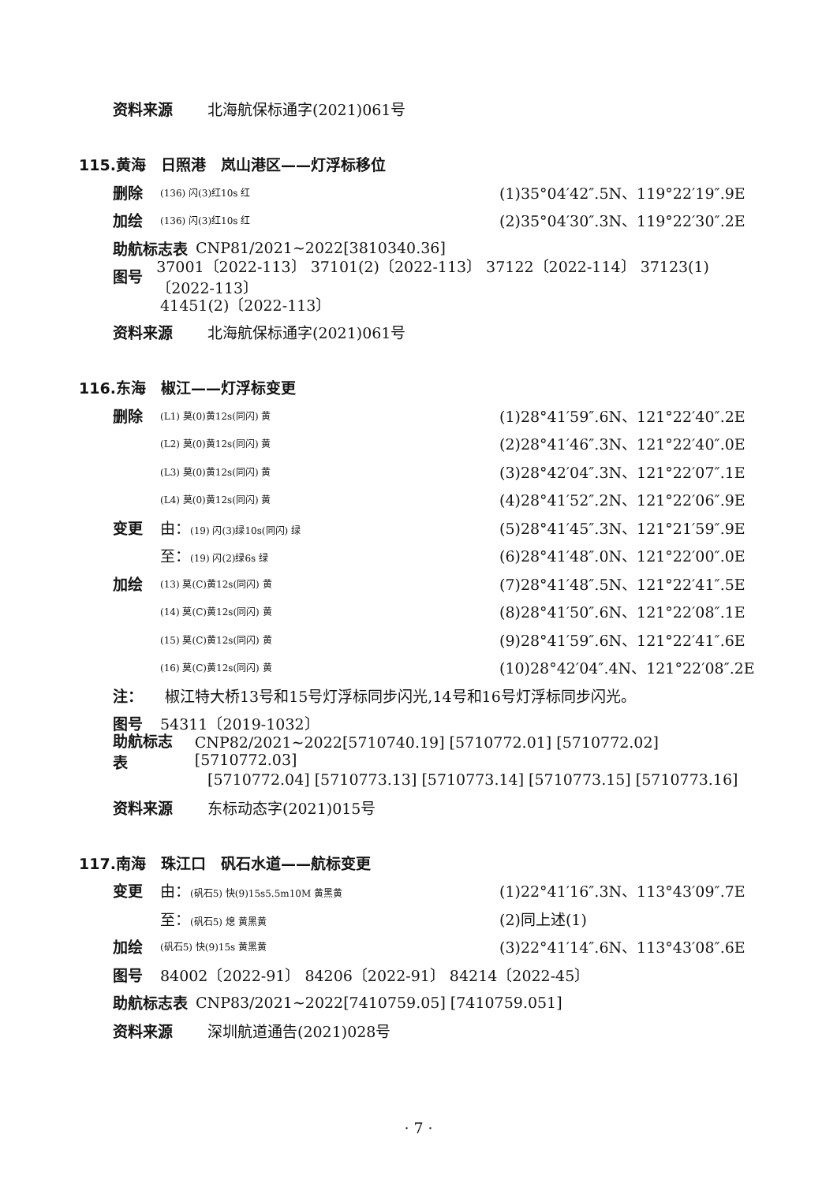资料来源 北海航保标通字(2021)061号
115.黄海　日照港　岚山港区——灯浮标移位
删除 (136) 闪(3)红10s 红 (1)35°04′42″.5N、119°22′19″.9E
加绘 (136) 闪(3)红10s 红 (2)35°04′30″.3N、119°22′30″.2E
助航标志表 CNP81/2021~2022[3810340.36]
图号 37001〔2022-113〕 37101(2)〔2022-113〕 37122〔2022-114〕 37123(1)〔2022-113〕
41451(2)〔2022-113〕
资料来源 北海航保标通字(2021)061号
116.东海　椒江——灯浮标变更
删除 (L1) 莫(0)黄12s(同闪) 黄 (1)28°41′59″.6N、121°22′40″.2E
(L2) 莫(0)黄12s(同闪) 黄 (2)28°41′46″.3N、121°22′40″.0E
(L3) 莫(0)黄12s(同闪) 黄 (3)28°42′04″.3N、121°22′07″.1E
(L4) 莫(0)黄12s(同闪) 黄 (4)28°41′52″.2N、121°22′06″.9E
变更 由：(19) 闪(3)绿10s(同闪) 绿 (5)28°41′45″.3N、121°21′59″.9E
至：(19) 闪(2)绿6s 绿 (6)28°41′48″.0N、121°22′00″.0E
加绘 (13) 莫(C)黄12s(同闪) 黄 (7)28°41′48″.5N、121°22′41″.5E
(14) 莫(C)黄12s(同闪) 黄 (8)28°41′50″.6N、121°22′08″.1E
(15) 莫(C)黄12s(同闪) 黄 (9)28°41′59″.6N、121°22′41″.6E
(16) 莫(C)黄12s(同闪) 黄 (10)28°42′04″.4N、121°22′08″.2E
注： 椒江特大桥13号和15号灯浮标同步闪光,14号和16号灯浮标同步闪光。
图号 54311〔2019-1032〕
助航标志表 CNP82/2021~2022[5710740.19] [5710772.01] [5710772.02] [5710772.03]
[5710772.04] [5710773.13] [5710773.14] [5710773.15] [5710773.16]
资料来源 东标动态字(2021)015号
117.南海　珠江口　矾石水道——航标变更
变更 由：(矾石5) 快(9)15s5.5m10M 黄黑黄 (1)22°41′16″.3N、113°43′09″.7E
至：(矾石5) 熄 黄黑黄 (2)同上述(1)
加绘 (矾石5) 快(9)15s 黄黑黄 (3)22°41′14″.6N、113°43′08″.6E
图号 84002〔2022-91〕 84206〔2022-91〕 84214〔2022-45〕
助航标志表 CNP83/2021~2022[7410759.05] [7410759.051]
资料来源 深圳航道通告(2021)028号
· 7 ·